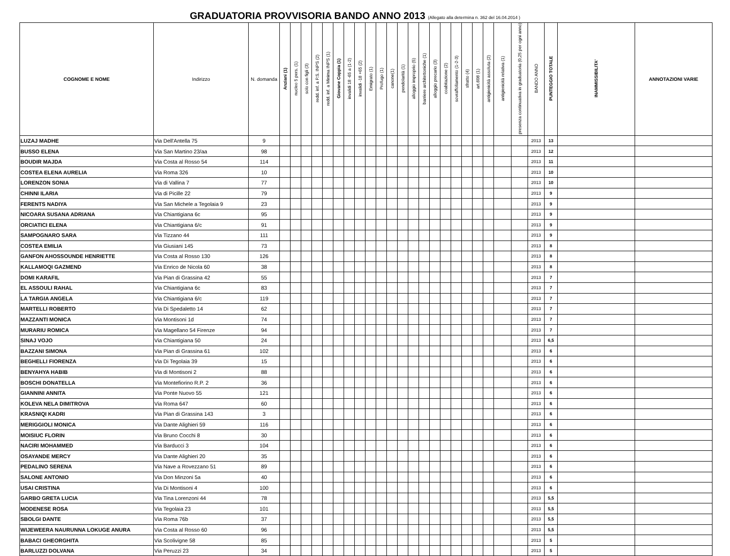GRADUATORIA PROVVISORIA BANDO ANNO 2013 (Allegato alla determina n. 362 del 16.04.2014 )
| COGNOME E NOME | Indirizzo | N. domanda | Anziani (1) | nucleo 5 pers. (1) | solo con figli (3) | redd. inf. a P.S. INPS (2) | redd. inf. a Minima INPS (1) | Giovane Coppia (1) | invalidi 18 -65 a (1-2) | invalidi -18 +65 (2) | Emigrato (1) | Profugo (1) | canone(1) | pendolarità (1) | alloggio improprio (5) | barriere architettoniche (1) | alloggio precario (3) | coabitazione (2) | sovraffollamento (1-2-3) | sfratto (4) | art.608 (1) | antigienicità assoluta (2) | antigienicità relativa (1) | presenza continuativa in graduatoria (0,25 per ogni anno) | BANDO ANNO | PUNTEGGIO TOTALE | INAMMISSIBILITA' | ANNOTAZIONI VARIE |
| --- | --- | --- | --- | --- | --- | --- | --- | --- | --- | --- | --- | --- | --- | --- | --- | --- | --- | --- | --- | --- | --- | --- | --- | --- | --- | --- | --- | --- |
| LUZAJ MADHE | Via Dell'Antella 75 | 9 | | | | | | | | | | | | | | | | | | | | | | | 2013 | 13 | | |
| BUSSO ELENA | Via San Martino 23/aa | 98 | | | | | | | | | | | | | | | | | | | | | | | 2013 | 12 | | |
| BOUDIR MAJDA | Via Costa al Rosso 54 | 114 | | | | | | | | | | | | | | | | | | | | | | | 2013 | 11 | | |
| COSTEA ELENA AURELIA | Via Roma 326 | 10 | | | | | | | | | | | | | | | | | | | | | | | 2013 | 10 | | |
| LORENZON SONIA | Via di Vallina 7 | 77 | | | | | | | | | | | | | | | | | | | | | | | 2013 | 10 | | |
| CHINNI ILARIA | Via di Picille 22 | 79 | | | | | | | | | | | | | | | | | | | | | | | 2013 | 9 | | |
| FERENTS NADIYA | Via San Michele a Tegolaia 9 | 23 | | | | | | | | | | | | | | | | | | | | | | | 2013 | 9 | | |
| NICOARA SUSANA ADRIANA | Via Chiantigiana 6c | 95 | | | | | | | | | | | | | | | | | | | | | | | 2013 | 9 | | |
| ORCIATICI ELENA | Via Chiantigiana 6/c | 91 | | | | | | | | | | | | | | | | | | | | | | | 2013 | 9 | | |
| SAMPOGNARO SARA | Via Tizzano 44 | 111 | | | | | | | | | | | | | | | | | | | | | | | 2013 | 9 | | |
| COSTEA EMILIA | Via Giusiani 145 | 73 | | | | | | | | | | | | | | | | | | | | | | | 2013 | 8 | | |
| GANFON AHOSSOUNDE HENRIETTE | Via Costa al Rosso 130 | 126 | | | | | | | | | | | | | | | | | | | | | | | 2013 | 8 | | |
| KALLAMOQI GAZMEND | Via Enrico de Nicola 60 | 38 | | | | | | | | | | | | | | | | | | | | | | | 2013 | 8 | | |
| DOMI KARAFIL | Via Pian di Grassina 42 | 55 | | | | | | | | | | | | | | | | | | | | | | | 2013 | 7 | | |
| EL ASSOULI RAHAL | Via Chiantigiana 6c | 83 | | | | | | | | | | | | | | | | | | | | | | | 2013 | 7 | | |
| LA TARGIA ANGELA | Via Chiantigiana 6/c | 119 | | | | | | | | | | | | | | | | | | | | | | | 2013 | 7 | | |
| MARTELLI ROBERTO | Via Di Spedaletto 14 | 62 | | | | | | | | | | | | | | | | | | | | | | | 2013 | 7 | | |
| MAZZANTI MONICA | Via Montisoni 1d | 74 | | | | | | | | | | | | | | | | | | | | | | | 2013 | 7 | | |
| MURARIU ROMICA | Via Magellano 54 Firenze | 94 | | | | | | | | | | | | | | | | | | | | | | | 2013 | 7 | | |
| SINAJ VOJO | Via Chiantigiana 50 | 24 | | | | | | | | | | | | | | | | | | | | | | | 2013 | 6,5 | | |
| BAZZANI SIMONA | Via Pian di Grassina 61 | 102 | | | | | | | | | | | | | | | | | | | | | | | 2013 | 6 | | |
| BEGHELLI FIORENZA | Via Di Tegolaia 39 | 15 | | | | | | | | | | | | | | | | | | | | | | | 2013 | 6 | | |
| BENYAHYA HABIB | Via di Montisoni 2 | 88 | | | | | | | | | | | | | | | | | | | | | | | 2013 | 6 | | |
| BOSCHI DONATELLA | Via Montefiorino R.P. 2 | 36 | | | | | | | | | | | | | | | | | | | | | | | 2013 | 6 | | |
| GIANNINI ANNITA | Via Ponte Nuovo 55 | 121 | | | | | | | | | | | | | | | | | | | | | | | 2013 | 6 | | |
| KOLEVA NELA DIMITROVA | Via Roma 647 | 60 | | | | | | | | | | | | | | | | | | | | | | | 2013 | 6 | | |
| KRASNIQI KADRI | Via Pian di Grassina 143 | 3 | | | | | | | | | | | | | | | | | | | | | | | 2013 | 6 | | |
| MERIGGIOLI MONICA | Via Dante Alighieri 59 | 116 | | | | | | | | | | | | | | | | | | | | | | | 2013 | 6 | | |
| MOISIUC FLORIN | Via Bruno Cocchi 8 | 30 | | | | | | | | | | | | | | | | | | | | | | | 2013 | 6 | | |
| NACIRI MOHAMMED | Via Barducci 3 | 104 | | | | | | | | | | | | | | | | | | | | | | | 2013 | 6 | | |
| OSAYANDE MERCY | Via Dante Alighieri 20 | 35 | | | | | | | | | | | | | | | | | | | | | | | 2013 | 6 | | |
| PEDALINO SERENA | Via Nave a Rovezzano 51 | 89 | | | | | | | | | | | | | | | | | | | | | | | 2013 | 6 | | |
| SALONE ANTONIO | Via Don Minzoni 5a | 40 | | | | | | | | | | | | | | | | | | | | | | | 2013 | 6 | | |
| USAI CRISTINA | Via Di Montisoni 4 | 100 | | | | | | | | | | | | | | | | | | | | | | | 2013 | 6 | | |
| GARBO GRETA LUCIA | Via Tina Lorenzoni 44 | 78 | | | | | | | | | | | | | | | | | | | | | | | 2013 | 5,5 | | |
| MODENESE ROSA | Via Tegolaia 23 | 101 | | | | | | | | | | | | | | | | | | | | | | | 2013 | 5,5 | | |
| SBOLGI DANTE | Via Roma 76b | 37 | | | | | | | | | | | | | | | | | | | | | | | 2013 | 5,5 | | |
| WIJEWEERA NAURUNNA LOKUGE ANURA | Via Costa al Rosso 60 | 96 | | | | | | | | | | | | | | | | | | | | | | | 2013 | 5,5 | | |
| BABACI GHEORGHITA | Via Scolivigne 58 | 85 | | | | | | | | | | | | | | | | | | | | | | | 2013 | 5 | | |
| BARLUZZI DOLVANA | Via Peruzzi 23 | 34 | | | | | | | | | | | | | | | | | | | | | | | 2013 | 5 | | |